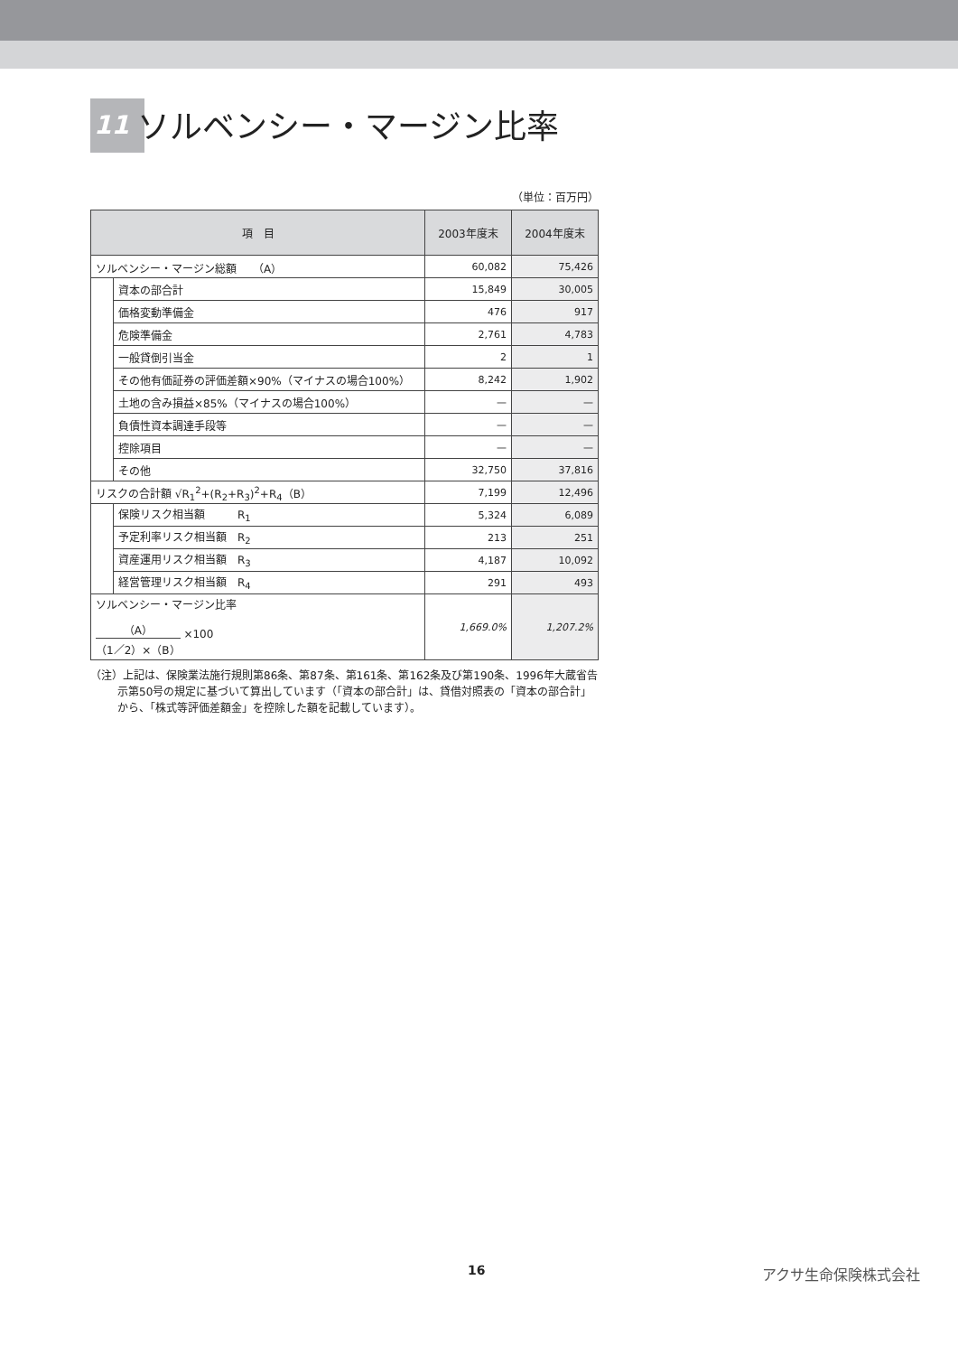11 ソルベンシー・マージン比率
（単位：百万円）
| 項 目 | | 2003年度末 | 2004年度末 |
| --- | --- | --- | --- |
| ソルベンシー・マージン総額 （A） | | 60,082 | 75,426 |
| | 資本の部合計 | 15,849 | 30,005 |
| | 価格変動準備金 | 476 | 917 |
| | 危険準備金 | 2,761 | 4,783 |
| | 一般貸倒引当金 | 2 | 1 |
| | その他有価証券の評価差額×90%（マイナスの場合100%） | 8,242 | 1,902 |
| | 土地の含み損益×85%（マイナスの場合100%） | — | — |
| | 負債性資本調達手段等 | — | — |
| | 控除項目 | — | — |
| | その他 | 32,750 | 37,816 |
| リスクの合計額 √R<sub>1</sub><sup>2</sup>+(R<sub>2</sub>+R<sub>3</sub>)<sup>2</sup>+R<sub>4</sub>（B） | | 7,199 | 12,496 |
| | 保険リスク相当額 R<sub>1</sub> | 5,324 | 6,089 |
| | 予定利率リスク相当額 R<sub>2</sub> | 213 | 251 |
| | 資産運用リスク相当額 R<sub>3</sub> | 4,187 | 10,092 |
| | 経営管理リスク相当額 R<sub>4</sub> | 291 | 493 |
| ソルベンシー・マージン比率 （A） （1／2）×（B） ×100 | | 1,669.0% | 1,207.2% |
（注）上記は、保険業法施行規則第86条、第87条、第161条、第162条及び第190条、1996年大蔵省告示第50号の規定に基づいて算出しています（「資本の部合計」は、貸借対照表の「資本の部合計」から、「株式等評価差額金」を控除した額を記載しています）。
16 アクサ生命保険株式会社